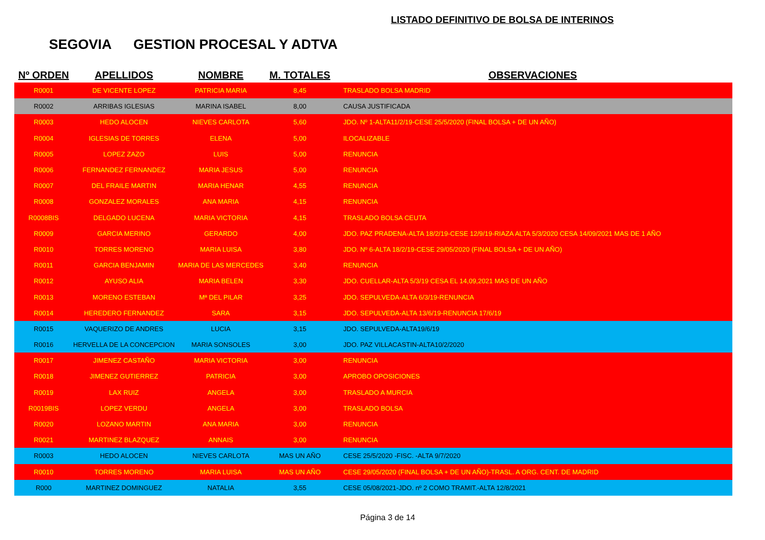LISTADO DEFINITIVO DE BOLSA DE INTERINOS
SEGOVIA GESTION PROCESAL Y ADTVA
| Nº ORDEN | APELLIDOS | NOMBRE | M. TOTALES | OBSERVACIONES |
| --- | --- | --- | --- | --- |
| R0001 | DE VICENTE LOPEZ | PATRICIA MARIA | 8,45 | TRASLADO BOLSA MADRID |
| R0002 | ARRIBAS IGLESIAS | MARINA ISABEL | 8,00 | CAUSA JUSTIFICADA |
| R0003 | HEDO ALOCEN | NIEVES CARLOTA | 5,60 | JDO. Nº 1-ALTA11/2/19-CESE 25/5/2020 (FINAL BOLSA + DE UN AÑO) |
| R0004 | IGLESIAS DE TORRES | ELENA | 5,00 | ILOCALIZABLE |
| R0005 | LOPEZ ZAZO | LUIS | 5,00 | RENUNCIA |
| R0006 | FERNANDEZ FERNANDEZ | MARIA JESUS | 5,00 | RENUNCIA |
| R0007 | DEL FRAILE MARTIN | MARIA HENAR | 4,55 | RENUNCIA |
| R0008 | GONZALEZ MORALES | ANA MARIA | 4,15 | RENUNCIA |
| R0008BIS | DELGADO LUCENA | MARIA VICTORIA | 4,15 | TRASLADO BOLSA CEUTA |
| R0009 | GARCIA MERINO | GERARDO | 4,00 | JDO. PAZ PRADENA-ALTA 18/2/19-CESE 12/9/19-RIAZA ALTA 5/3/2020 CESA 14/09/2021 MAS DE 1 AÑO |
| R0010 | TORRES MORENO | MARIA LUISA | 3,80 | JDO. Nº 6-ALTA 18/2/19-CESE 29/05/2020 (FINAL BOLSA + DE UN AÑO) |
| R0011 | GARCIA BENJAMIN | MARIA DE LAS MERCEDES | 3,40 | RENUNCIA |
| R0012 | AYUSO ALIA | MARIA BELEN | 3,30 | JDO. CUELLAR-ALTA 5/3/19 CESA EL 14,09,2021 MAS DE UN AÑO |
| R0013 | MORENO ESTEBAN | Mª DEL PILAR | 3,25 | JDO. SEPULVEDA-ALTA 6/3/19-RENUNCIA |
| R0014 | HEREDERO FERNANDEZ | SARA | 3,15 | JDO. SEPULVEDA-ALTA 13/6/19-RENUNCIA 17/6/19 |
| R0015 | VAQUERIZO DE ANDRES | LUCIA | 3,15 | JDO. SEPULVEDA-ALTA19/6/19 |
| R0016 | HERVELLA DE LA CONCEPCION | MARIA SONSOLES | 3,00 | JDO. PAZ VILLACASTIN-ALTA10/2/2020 |
| R0017 | JIMENEZ CASTAÑO | MARIA VICTORIA | 3,00 | RENUNCIA |
| R0018 | JIMENEZ GUTIERREZ | PATRICIA | 3,00 | APROBO OPOSICIONES |
| R0019 | LAX RUIZ | ANGELA | 3,00 | TRASLADO A MURCIA |
| R0019BIS | LOPEZ VERDU | ANGELA | 3,00 | TRASLADO BOLSA |
| R0020 | LOZANO MARTIN | ANA MARIA | 3,00 | RENUNCIA |
| R0021 | MARTINEZ BLAZQUEZ | ANNAIS | 3,00 | RENUNCIA |
| R0003 | HEDO ALOCEN | NIEVES CARLOTA | MAS UN AÑO | CESE 25/5/2020 -FISC. -ALTA 9/7/2020 |
| R0010 | TORRES MORENO | MARIA LUISA | MAS UN AÑO | CESE 29/05/2020 (FINAL BOLSA + DE UN AÑO)-TRASL. A ORG. CENT. DE MADRID |
| R000 | MARTINEZ DOMINGUEZ | NATALIA | 3,55 | CESE 05/08/2021-JDO. nº 2 COMO TRAMIT.-ALTA 12/8/2021 |
Página 3 de 14